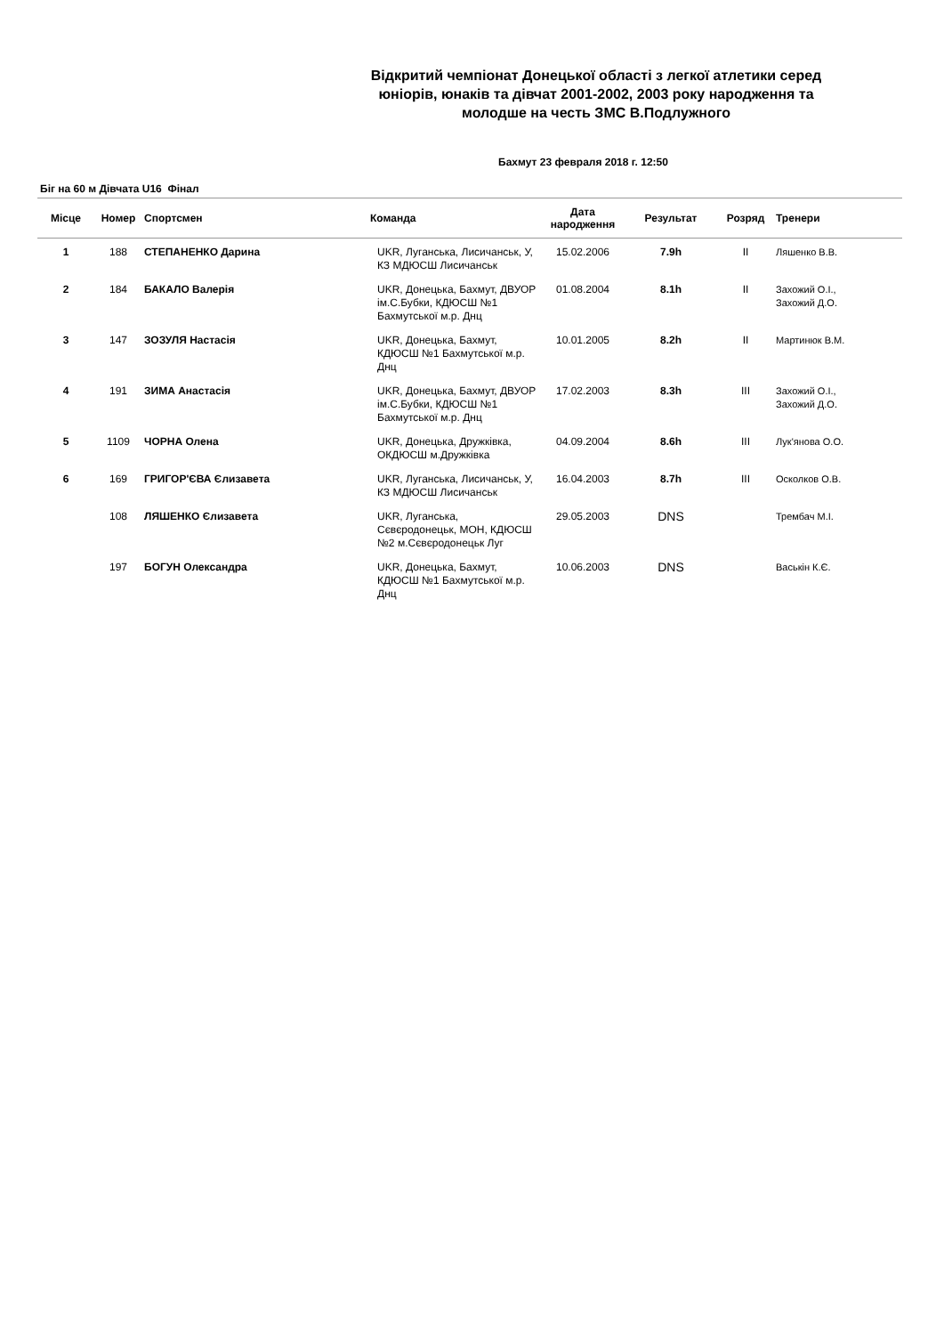Відкритий чемпіонат Донецької області з легкої атлетики серед юніорів, юнаків та дівчат 2001-2002, 2003 року народження та молодше на честь ЗМС В.Подлужного
Бахмут 23 февраля 2018 г. 12:50
Біг на 60 м Дівчата U16 Фінал
| Місце | Номер | Спортсмен | Команда | Дата народження | Результат | Розряд | Тренери |
| --- | --- | --- | --- | --- | --- | --- | --- |
| 1 | 188 | СТЕПАНЕНКО Дарина | UKR, Луганська, Лисичанськ, У, КЗ МДЮСШ Лисичанськ | 15.02.2006 | 7.9h | II | Ляшенко В.В. |
| 2 | 184 | БАКАЛО Валерія | UKR, Донецька, Бахмут, ДВУОР ім.С.Бубки, КДЮСШ №1 Бахмутської м.р. Днц | 01.08.2004 | 8.1h | II | Захожий О.І., Захожий Д.О. |
| 3 | 147 | ЗОЗУЛЯ Настасія | UKR, Донецька, Бахмут, КДЮСШ №1 Бахмутської м.р. Днц | 10.01.2005 | 8.2h | II | Мартинюк В.М. |
| 4 | 191 | ЗИМА Анастасія | UKR, Донецька, Бахмут, ДВУОР ім.С.Бубки, КДЮСШ №1 Бахмутської м.р. Днц | 17.02.2003 | 8.3h | III | Захожий О.І., Захожий Д.О. |
| 5 | 1109 | ЧОРНА Олена | UKR, Донецька, Дружківка, ОКДЮСШ м.Дружківка | 04.09.2004 | 8.6h | III | Лук'янова О.О. |
| 6 | 169 | ГРИГОР'ЄВА Єлизавета | UKR, Луганська, Лисичанськ, У, КЗ МДЮСШ Лисичанськ | 16.04.2003 | 8.7h | III | Осколков О.В. |
| | 108 | ЛЯШЕНКО Єлизавета | UKR, Луганська, Сєвєродонецьк, МОН, КДЮСШ №2 м.Сєвєродонецьк Луг | 29.05.2003 | DNS | | Трембач М.І. |
| | 197 | БОГУН Олександра | UKR, Донецька, Бахмут, КДЮСШ №1 Бахмутської м.р. Днц | 10.06.2003 | DNS | | Васькін К.Є. |